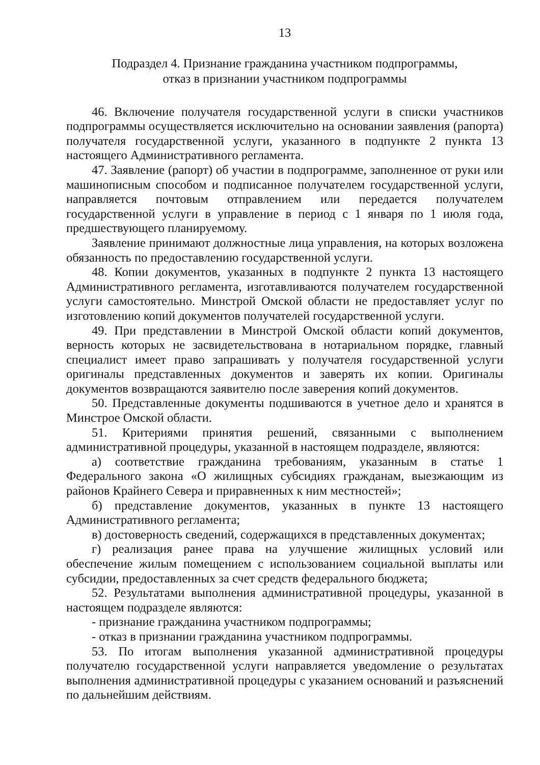13
Подраздел 4. Признание гражданина участником подпрограммы,
отказ в признании участником подпрограммы
46. Включение получателя государственной услуги в списки участников подпрограммы осуществляется исключительно на основании заявления (рапорта) получателя государственной услуги, указанного в подпункте 2 пункта 13 настоящего Административного регламента.
47. Заявление (рапорт) об участии в подпрограмме, заполненное от руки или машинописным способом и подписанное получателем государственной услуги, направляется почтовым отправлением или передается получателем государственной услуги в управление в период с 1 января по 1 июля года, предшествующего планируемому.
Заявление принимают должностные лица управления, на которых возложена обязанность по предоставлению государственной услуги.
48. Копии документов, указанных в подпункте 2 пункта 13 настоящего Административного регламента, изготавливаются получателем государственной услуги самостоятельно. Минстрой Омской области не предоставляет услуг по изготовлению копий документов получателей государственной услуги.
49. При представлении в Минстрой Омской области копий документов, верность которых не засвидетельствована в нотариальном порядке, главный специалист имеет право запрашивать у получателя государственной услуги оригиналы представленных документов и заверять их копии. Оригиналы документов возвращаются заявителю после заверения копий документов.
50. Представленные документы подшиваются в учетное дело и хранятся в Минстрое Омской области.
51. Критериями принятия решений, связанными с выполнением административной процедуры, указанной в настоящем подразделе, являются:
а) соответствие гражданина требованиям, указанным в статье 1 Федерального закона «О жилищных субсидиях гражданам, выезжающим из районов Крайнего Севера и приравненных к ним местностей»;
б) представление документов, указанных в пункте 13 настоящего Административного регламента;
в) достоверность сведений, содержащихся в представленных документах;
г) реализация ранее права на улучшение жилищных условий или обеспечение жилым помещением с использованием социальной выплаты или субсидии, предоставленных за счет средств федерального бюджета;
52. Результатами выполнения административной процедуры, указанной в настоящем подразделе являются:
- признание гражданина участником подпрограммы;
- отказ в признании гражданина участником подпрограммы.
53. По итогам выполнения указанной административной процедуры получателю государственной услуги направляется уведомление о результатах выполнения административной процедуры с указанием оснований и разъяснений по дальнейшим действиям.